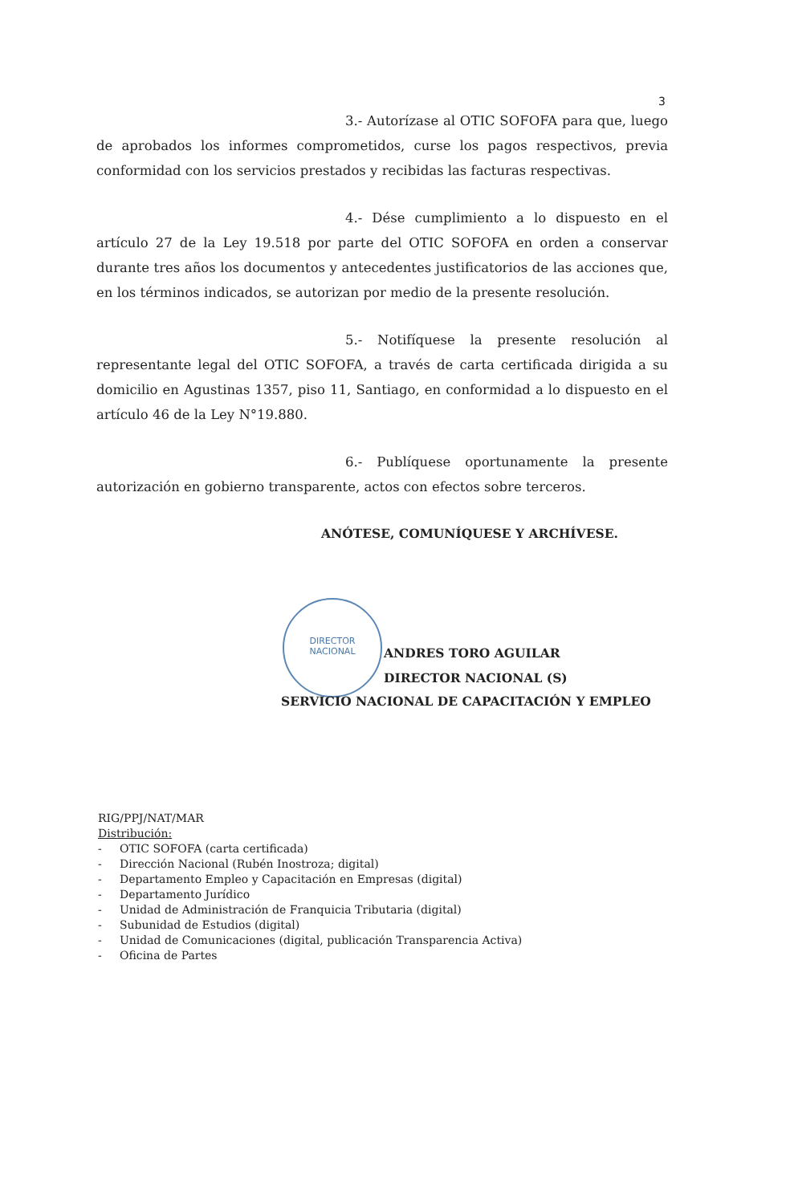3
DIRECTOR
NACIONAL
3.- Autorízase al OTIC SOFOFA para que, luego de aprobados los informes comprometidos, curse los pagos respectivos, previa conformidad con los servicios prestados y recibidas las facturas respectivas.
4.- Dése cumplimiento a lo dispuesto en el artículo 27 de la Ley 19.518 por parte del OTIC SOFOFA en orden a conservar durante tres años los documentos y antecedentes justificatorios de las acciones que, en los términos indicados, se autorizan por medio de la presente resolución.
5.- Notifíquese la presente resolución al representante legal del OTIC SOFOFA, a través de carta certificada dirigida a su domicilio en Agustinas 1357, piso 11, Santiago, en conformidad a lo dispuesto en el artículo 46 de la Ley N°19.880.
6.- Publíquese oportunamente la presente autorización en gobierno transparente, actos con efectos sobre terceros.
ANÓTESE, COMUNÍQUESE Y ARCHÍVESE.
ANDRES TORO AGUILAR
DIRECTOR NACIONAL (S)
SERVICIO NACIONAL DE CAPACITACIÓN Y EMPLEO
RIG/PPJ/NAT/MAR
Distribución:
- OTIC SOFOFA (carta certificada)
- Dirección Nacional (Rubén Inostroza; digital)
- Departamento Empleo y Capacitación en Empresas (digital)
- Departamento Jurídico
- Unidad de Administración de Franquicia Tributaria (digital)
- Subunidad de Estudios (digital)
- Unidad de Comunicaciones (digital, publicación Transparencia Activa)
- Oficina de Partes